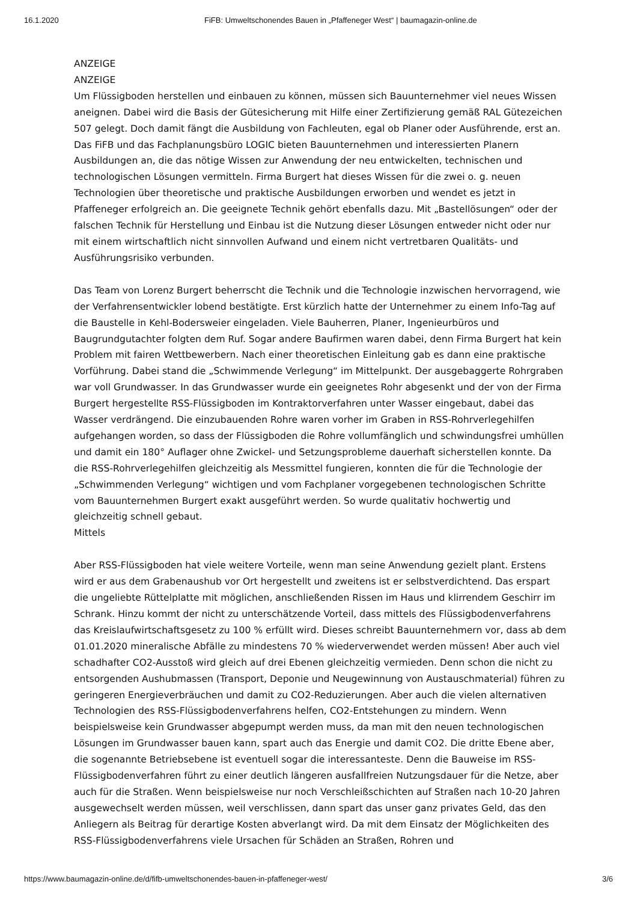16.1.2020 FiFB: Umweltschonendes Bauen in „Pfaffeneger West“ | baumagazin-online.de
ANZEIGE
ANZEIGE
Um Flüssigboden herstellen und einbauen zu können, müssen sich Bauunternehmer viel neues Wissen aneignen. Dabei wird die Basis der Gütesicherung mit Hilfe einer Zertifizierung gemäß RAL Gütezeichen 507 gelegt. Doch damit fängt die Ausbildung von Fachleuten, egal ob Planer oder Ausführende, erst an. Das FiFB und das Fachplanungsbüro LOGIC bieten Bauunternehmen und interessierten Planern Ausbildungen an, die das nötige Wissen zur Anwendung der neu entwickelten, technischen und technologischen Lösungen vermitteln. Firma Burgert hat dieses Wissen für die zwei o. g. neuen Technologien über theoretische und praktische Ausbildungen erworben und wendet es jetzt in Pfaffeneger erfolgreich an. Die geeignete Technik gehört ebenfalls dazu. Mit „Bastellösungen“ oder der falschen Technik für Herstellung und Einbau ist die Nutzung dieser Lösungen entweder nicht oder nur mit einem wirtschaftlich nicht sinnvollen Aufwand und einem nicht vertretbaren Qualitäts- und Ausführungsrisiko verbunden.
Das Team von Lorenz Burgert beherrscht die Technik und die Technologie inzwischen hervorragend, wie der Verfahrensentwickler lobend bestätigte. Erst kürzlich hatte der Unternehmer zu einem Info-Tag auf die Baustelle in Kehl-Bodersweier eingeladen. Viele Bauherren, Planer, Ingenieurbüros und Baugrundgutachter folgten dem Ruf. Sogar andere Baufirmen waren dabei, denn Firma Burgert hat kein Problem mit fairen Wettbewerbern. Nach einer theoretischen Einleitung gab es dann eine praktische Vorführung. Dabei stand die „Schwimmende Verlegung“ im Mittelpunkt. Der ausgebaggerte Rohrgraben war voll Grundwasser. In das Grundwasser wurde ein geeignetes Rohr abgesenkt und der von der Firma Burgert hergestellte RSS-Flüssigboden im Kontraktorverfahren unter Wasser eingebaut, dabei das Wasser verdrängend. Die einzubauenden Rohre waren vorher im Graben in RSS-Rohrverlegehilfen aufgehangen worden, so dass der Flüssigboden die Rohre vollumfänglich und schwindungsfrei umhüllen und damit ein 180° Auflager ohne Zwickel- und Setzungsprobleme dauerhaft sicherstellen konnte. Da die RSS-Rohrverlegehilfen gleichzeitig als Messmittel fungieren, konnten die für die Technologie der „Schwimmenden Verlegung“ wichtigen und vom Fachplaner vorgegebenen technologischen Schritte vom Bauunternehmen Burgert exakt ausgeführt werden. So wurde qualitativ hochwertig und gleichzeitig schnell gebaut.
Mittels
Aber RSS-Flüssigboden hat viele weitere Vorteile, wenn man seine Anwendung gezielt plant. Erstens wird er aus dem Grabenaushub vor Ort hergestellt und zweitens ist er selbstverdichtend. Das erspart die ungeliebte Rüttelplatte mit möglichen, anschließenden Rissen im Haus und klirrendem Geschirr im Schrank. Hinzu kommt der nicht zu unterschätzende Vorteil, dass mittels des Flüssigbodenverfahrens das Kreislaufwirtschaftsgesetz zu 100 % erfüllt wird. Dieses schreibt Bauunternehmern vor, dass ab dem 01.01.2020 mineralische Abfälle zu mindestens 70 % wiederverwendet werden müssen! Aber auch viel schadhafter CO2-Ausstoß wird gleich auf drei Ebenen gleichzeitig vermieden. Denn schon die nicht zu entsorgenden Aushubmassen (Transport, Deponie und Neugewinnung von Austauschmaterial) führen zu geringeren Energieverbräuchen und damit zu CO2-Reduzierungen. Aber auch die vielen alternativen Technologien des RSS-Flüssigbodenverfahrens helfen, CO2-Entstehungen zu mindern. Wenn beispielsweise kein Grundwasser abgepumpt werden muss, da man mit den neuen technologischen Lösungen im Grundwasser bauen kann, spart auch das Energie und damit CO2. Die dritte Ebene aber, die sogenannte Betriebsebene ist eventuell sogar die interessanteste. Denn die Bauweise im RSS-Flüssigbodenverfahren führt zu einer deutlich längeren ausfallfreien Nutzungsdauer für die Netze, aber auch für die Straßen. Wenn beispielsweise nur noch Verschleißschichten auf Straßen nach 10-20 Jahren ausgewechselt werden müssen, weil verschlissen, dann spart das unser ganz privates Geld, das den Anliegern als Beitrag für derartige Kosten abverlangt wird. Da mit dem Einsatz der Möglichkeiten des RSS-Flüssigbodenverfahrens viele Ursachen für Schäden an Straßen, Rohren und
https://www.baumagazin-online.de/d/fifb-umweltschonendes-bauen-in-pfaffeneger-west/ 3/6